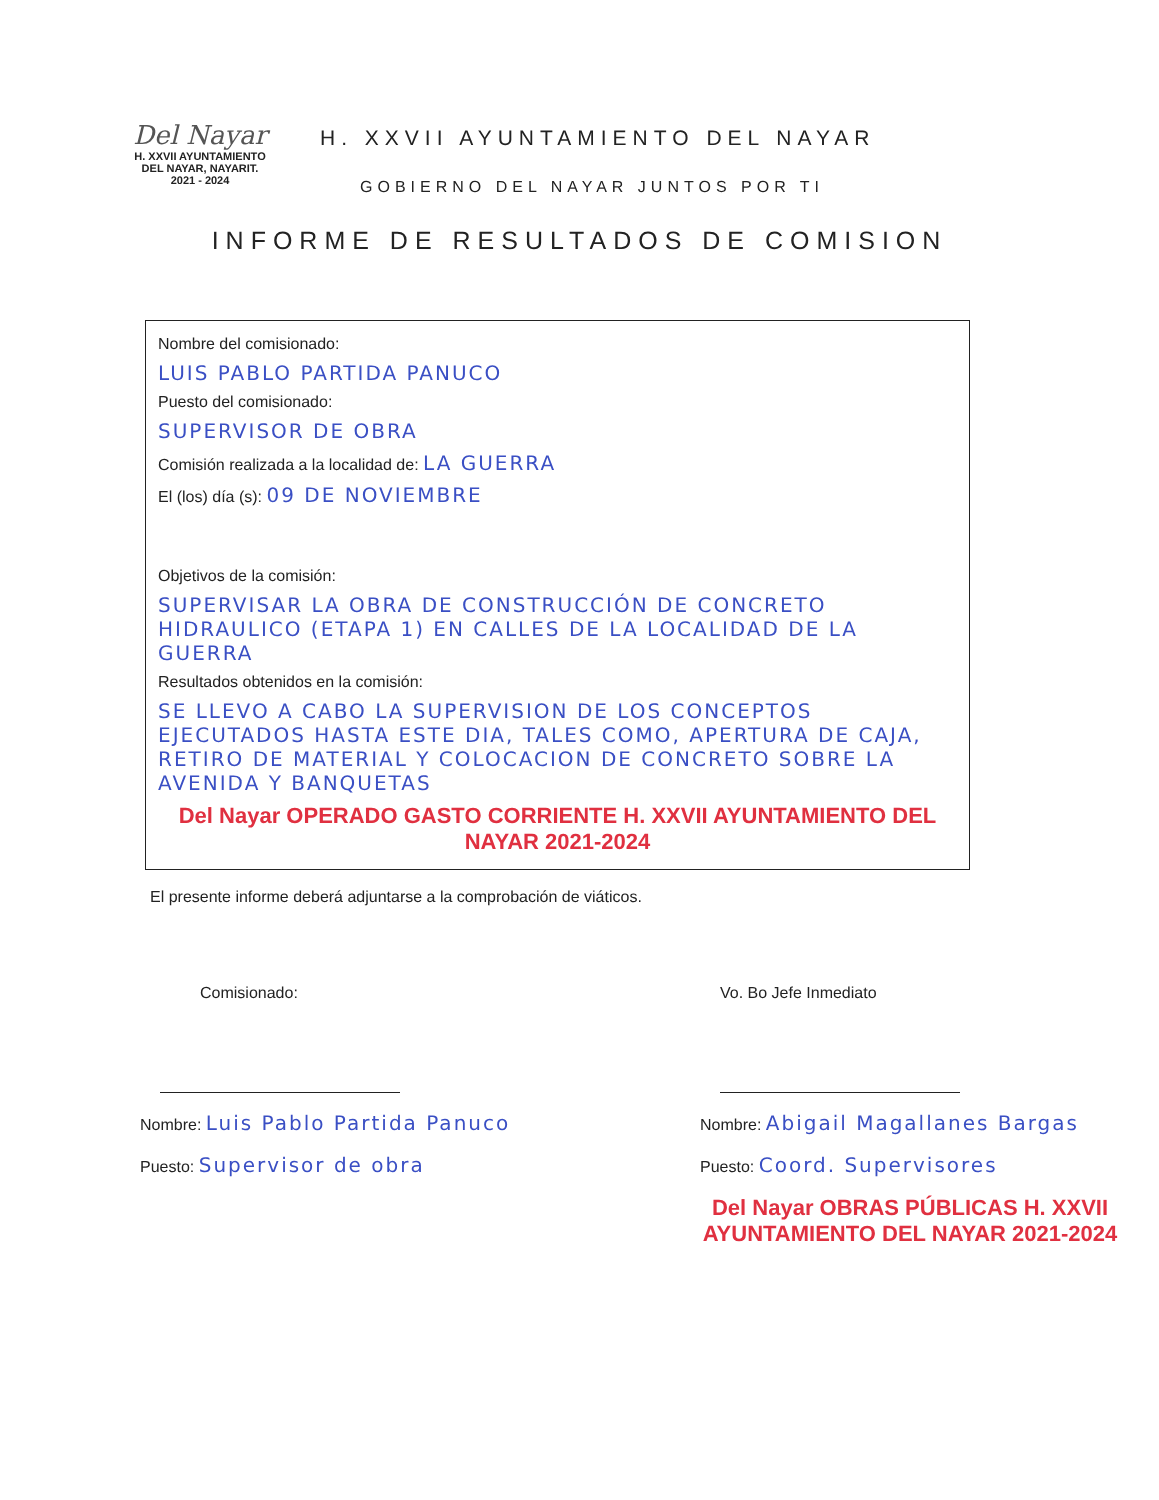Del Nayar
H. XXVII AYUNTAMIENTO
DEL NAYAR, NAYARIT.
2021 - 2024
H. XXVII AYUNTAMIENTO DEL NAYAR
GOBIERNO DEL NAYAR JUNTOS POR TI
INFORME DE RESULTADOS DE COMISION
Nombre del comisionado:
LUIS PABLO PARTIDA PANUCO
Puesto del comisionado:
SUPERVISOR DE OBRA
Comisión realizada a la localidad de: LA GUERRA
El (los) día (s): 09 DE NOVIEMBRE
Objetivos de la comisión:
SUPERVISAR LA OBRA DE CONSTRUCCIÓN DE CONCRETO HIDRAULICO (ETAPA 1) EN CALLES DE LA LOCALIDAD DE LA GUERRA
Resultados obtenidos en la comisión:
SE LLEVO A CABO LA SUPERVISION DE LOS CONCEPTOS EJECUTADOS HASTA ESTE DIA, TALES COMO, APERTURA DE CAJA, RETIRO DE MATERIAL Y COLOCACION DE CONCRETO SOBRE LA AVENIDA Y BANQUETAS
Del Nayar OPERADO GASTO CORRIENTE H. XXVII AYUNTAMIENTO DEL NAYAR 2021-2024
El presente informe deberá adjuntarse a la comprobación de viáticos.
Comisionado:
Nombre: Luis Pablo Partida Panuco
Puesto: Supervisor de obra
Vo. Bo Jefe Inmediato
Nombre: Abigail Magallanes Bargas
Puesto: Coord. Supervisores
Del Nayar OBRAS PÚBLICAS H. XXVII AYUNTAMIENTO DEL NAYAR 2021-2024